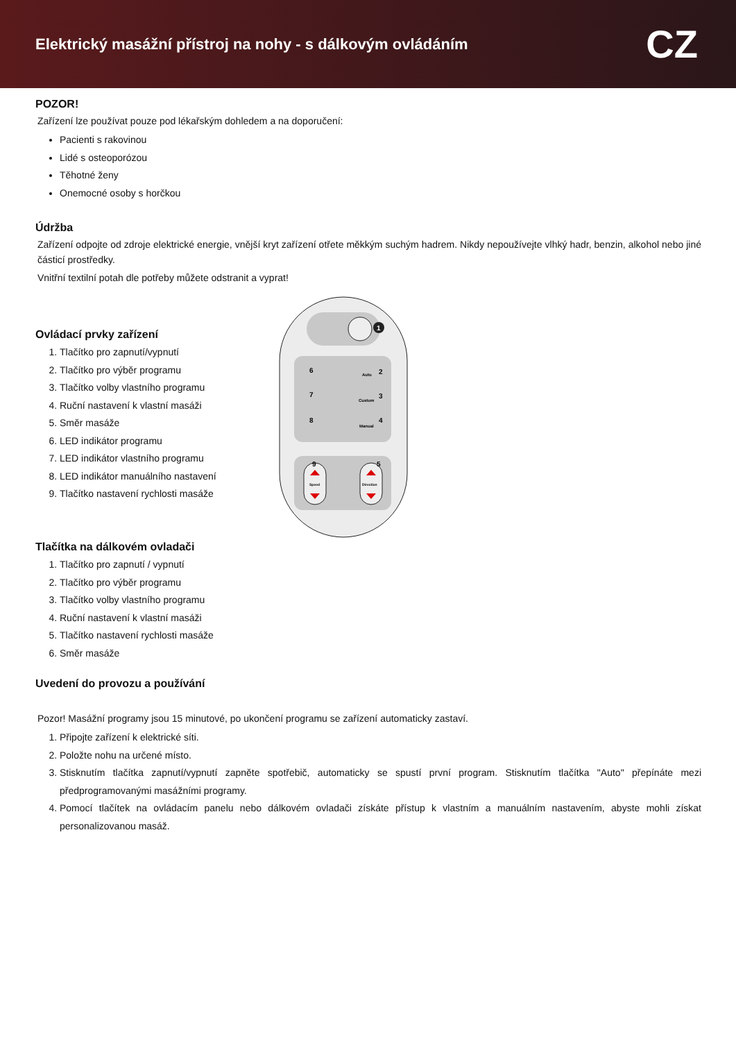Elektrický masážní přístroj na nohy - s dálkovým ovládáním
CZ
POZOR!
Zařízení lze používat pouze pod lékařským dohledem a na doporučení:
Pacienti s rakovinou
Lidé s osteoporózou
Těhotné ženy
Onemocné osoby s horčkou
Údržba
Zařízení odpojte od zdroje elektrické energie, vnější kryt zařízení otřete měkkým suchým hadrem. Nikdy nepoužívejte vlhký hadr, benzin, alkohol nebo jiné částicí prostředky.
Vnitřní textilní potah dle potřeby můžete odstranit a vyprat!
Ovládací prvky zařízení
1. Tlačítko pro zapnutí/vypnutí
2. Tlačítko pro výběr programu
3. Tlačítko volby vlastního programu
4. Ruční nastavení k vlastní masáži
5. Směr masáže
6. LED indikátor programu
7. LED indikátor vlastního programu
8. LED indikátor manuálního nastavení
9. Tlačítko nastavení rychlosti masáže
1
Auto
Custom
Manual
6
7
8
2
3
4
Speed
Direction
9
5
Tlačítka na dálkovém ovladači
1. Tlačítko pro zapnutí / vypnutí
2. Tlačítko pro výběr programu
3. Tlačítko volby vlastního programu
4. Ruční nastavení k vlastní masáži
5. Tlačítko nastavení rychlosti masáže
6. Směr masáže
Uvedení do provozu a používání
Pozor! Masážní programy jsou 15 minutové, po ukončení programu se zařízení automaticky zastaví.
1. Připojte zařízení k elektrické síti.
2. Položte nohu na určené místo.
3. Stisknutím tlačítka zapnutí/vypnutí zapněte spotřebič, automaticky se spustí první program. Stisknutím tlačítka "Auto" přepínáte mezi předprogramovanými masážními programy.
4. Pomocí tlačítek na ovládacím panelu nebo dálkovém ovladači získáte přístup k vlastním a manuálním nastavením, abyste mohli získat personalizovanou masáž.